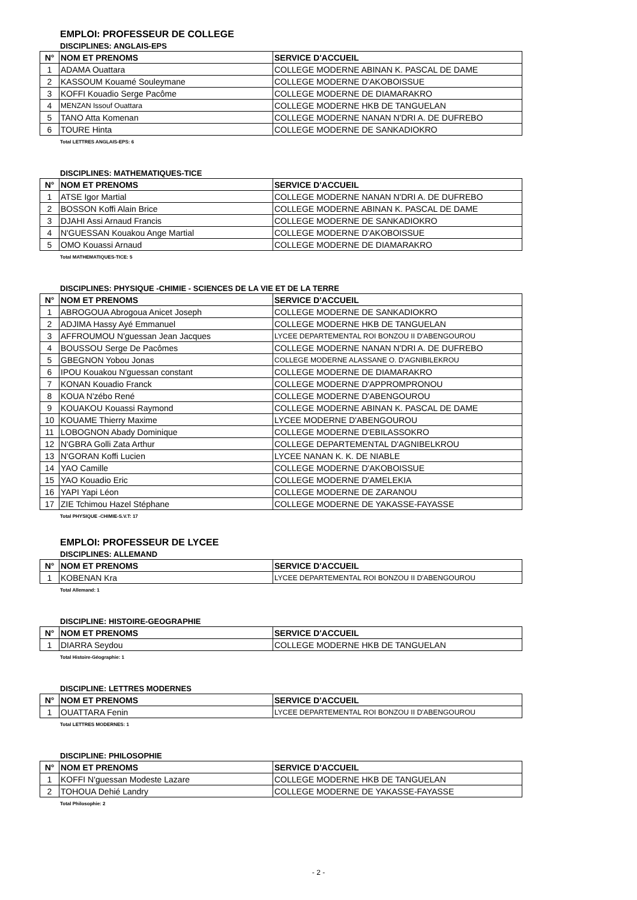EMPLOI: PROFESSEUR DE COLLEGE
DISCIPLINES: ANGLAIS-EPS
| N° | NOM ET PRENOMS | SERVICE D'ACCUEIL |
| --- | --- | --- |
| 1 | ADAMA Ouattara | COLLEGE MODERNE ABINAN K. PASCAL DE DAME |
| 2 | KASSOUM Kouamé Souleymane | COLLEGE MODERNE D'AKOBOISSUE |
| 3 | KOFFI Kouadio Serge Pacôme | COLLEGE MODERNE DE DIAMARAKRO |
| 4 | MENZAN Issouf Ouattara | COLLEGE MODERNE HKB DE TANGUELAN |
| 5 | TANO Atta Komenan | COLLEGE MODERNE NANAN N'DRI A. DE DUFREBO |
| 6 | TOURE Hinta | COLLEGE MODERNE DE SANKADIOKRO |
Total LETTRES ANGLAIS-EPS: 6
DISCIPLINES: MATHEMATIQUES-TICE
| N° | NOM ET PRENOMS | SERVICE D'ACCUEIL |
| --- | --- | --- |
| 1 | ATSE Igor Martial | COLLEGE MODERNE NANAN N'DRI A. DE DUFREBO |
| 2 | BOSSON Koffi Alain Brice | COLLEGE MODERNE ABINAN K. PASCAL DE DAME |
| 3 | DJAHI Assi Arnaud Francis | COLLEGE MODERNE DE SANKADIOKRO |
| 4 | N'GUESSAN Kouakou Ange Martial | COLLEGE MODERNE D'AKOBOISSUE |
| 5 | OMO Kouassi Arnaud | COLLEGE MODERNE DE DIAMARAKRO |
Total MATHEMATIQUES-TICE: 5
DISCIPLINES: PHYSIQUE -CHIMIE - SCIENCES DE LA VIE ET DE LA TERRE
| N° | NOM ET PRENOMS | SERVICE D'ACCUEIL |
| --- | --- | --- |
| 1 | ABROGOUA Abrogoua Anicet Joseph | COLLEGE MODERNE DE SANKADIOKRO |
| 2 | ADJIMA Hassy Ayé Emmanuel | COLLEGE MODERNE HKB DE TANGUELAN |
| 3 | AFFROUMOU N'guessan Jean Jacques | LYCEE DEPARTEMENTAL ROI BONZOU II D'ABENGOUROU |
| 4 | BOUSSOU Serge De Pacômes | COLLEGE MODERNE NANAN N'DRI A. DE DUFREBO |
| 5 | GBEGNON Yobou Jonas | COLLEGE MODERNE ALASSANE O. D'AGNIBILEKROU |
| 6 | IPOU Kouakou N'guessan constant | COLLEGE MODERNE DE DIAMARAKRO |
| 7 | KONAN Kouadio Franck | COLLEGE MODERNE D'APPROMPRONOU |
| 8 | KOUA N'zébo René | COLLEGE MODERNE D'ABENGOUROU |
| 9 | KOUAKOU Kouassi Raymond | COLLEGE MODERNE ABINAN K. PASCAL DE DAME |
| 10 | KOUAME Thierry Maxime | LYCEE MODERNE D'ABENGOUROU |
| 11 | LOBOGNON Abady Dominique | COLLEGE MODERNE D'EBILASSOKRO |
| 12 | N'GBRA Golli Zata Arthur | COLLEGE DEPARTEMENTAL D'AGNIBELKROU |
| 13 | N'GORAN Koffi Lucien | LYCEE NANAN K. K. DE NIABLE |
| 14 | YAO Camille | COLLEGE MODERNE D'AKOBOISSUE |
| 15 | YAO Kouadio Eric | COLLEGE MODERNE D'AMELEKIA |
| 16 | YAPI Yapi Léon | COLLEGE MODERNE DE ZARANOU |
| 17 | ZIE Tchimou Hazel Stéphane | COLLEGE MODERNE DE YAKASSE-FAYASSE |
Total PHYSIQUE -CHIMIE-S.V.T: 17
EMPLOI: PROFESSEUR DE LYCEE
DISCIPLINES: ALLEMAND
| N° | NOM ET PRENOMS | SERVICE D'ACCUEIL |
| --- | --- | --- |
| 1 | KOBENAN Kra | LYCEE DEPARTEMENTAL ROI BONZOU II D'ABENGOUROU |
Total Allemand: 1
DISCIPLINE: HISTOIRE-GEOGRAPHIE
| N° | NOM ET PRENOMS | SERVICE D'ACCUEIL |
| --- | --- | --- |
| 1 | DIARRA Seydou | COLLEGE MODERNE HKB DE TANGUELAN |
Total Histoire-Géographie: 1
DISCIPLINE: LETTRES MODERNES
| N° | NOM ET PRENOMS | SERVICE D'ACCUEIL |
| --- | --- | --- |
| 1 | OUATTARA Fenin | LYCEE DEPARTEMENTAL ROI BONZOU II D'ABENGOUROU |
Total LETTRES MODERNES: 1
DISCIPLINE: PHILOSOPHIE
| N° | NOM ET PRENOMS | SERVICE D'ACCUEIL |
| --- | --- | --- |
| 1 | KOFFI N'guessan Modeste Lazare | COLLEGE MODERNE HKB DE TANGUELAN |
| 2 | TOHOUA Dehié Landry | COLLEGE MODERNE DE YAKASSE-FAYASSE |
Total Philosophie: 2
- 2 -